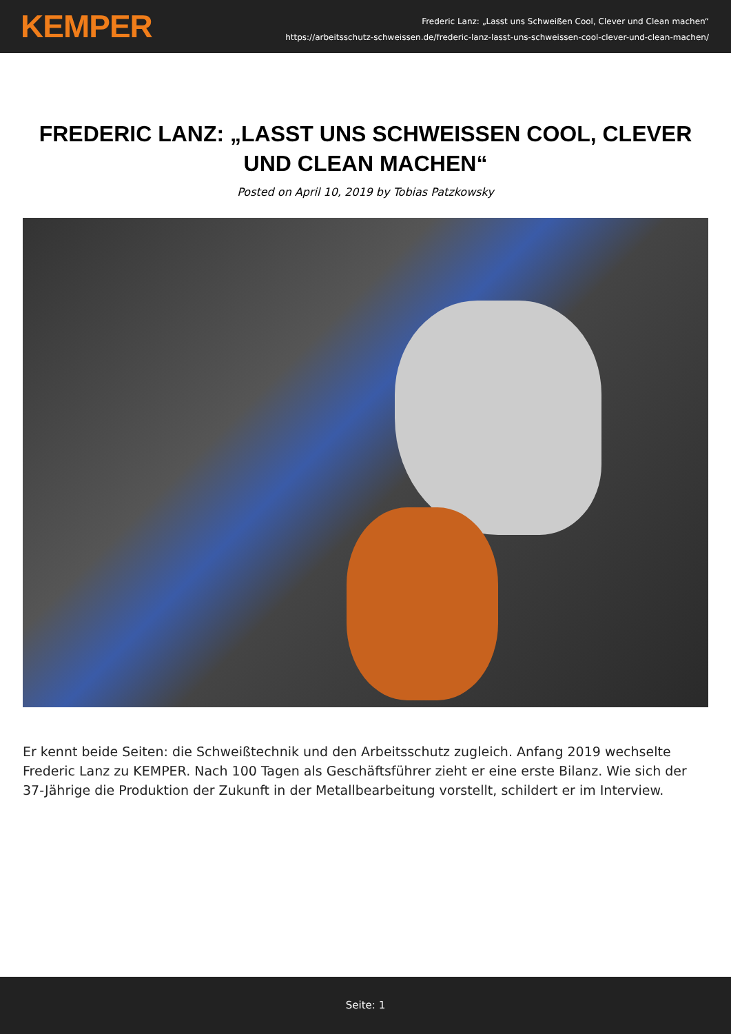KEMPER
Frederic Lanz: „Lasst uns Schweißen Cool, Clever und Clean machen“
https://arbeitsschutz-schweissen.de/frederic-lanz-lasst-uns-schweissen-cool-clever-und-clean-machen/
FREDERIC LANZ: „LASST UNS SCHWEISSEN COOL, CLEVER UND CLEAN MACHEN“
Posted on April 10, 2019 by Tobias Patzkowsky
Er kennt beide Seiten: die Schweißtechnik und den Arbeitsschutz zugleich. Anfang 2019 wechselte Frederic Lanz zu KEMPER. Nach 100 Tagen als Geschäftsführer zieht er eine erste Bilanz. Wie sich der 37-Jährige die Produktion der Zukunft in der Metallbearbeitung vorstellt, schildert er im Interview.
Seite: 1